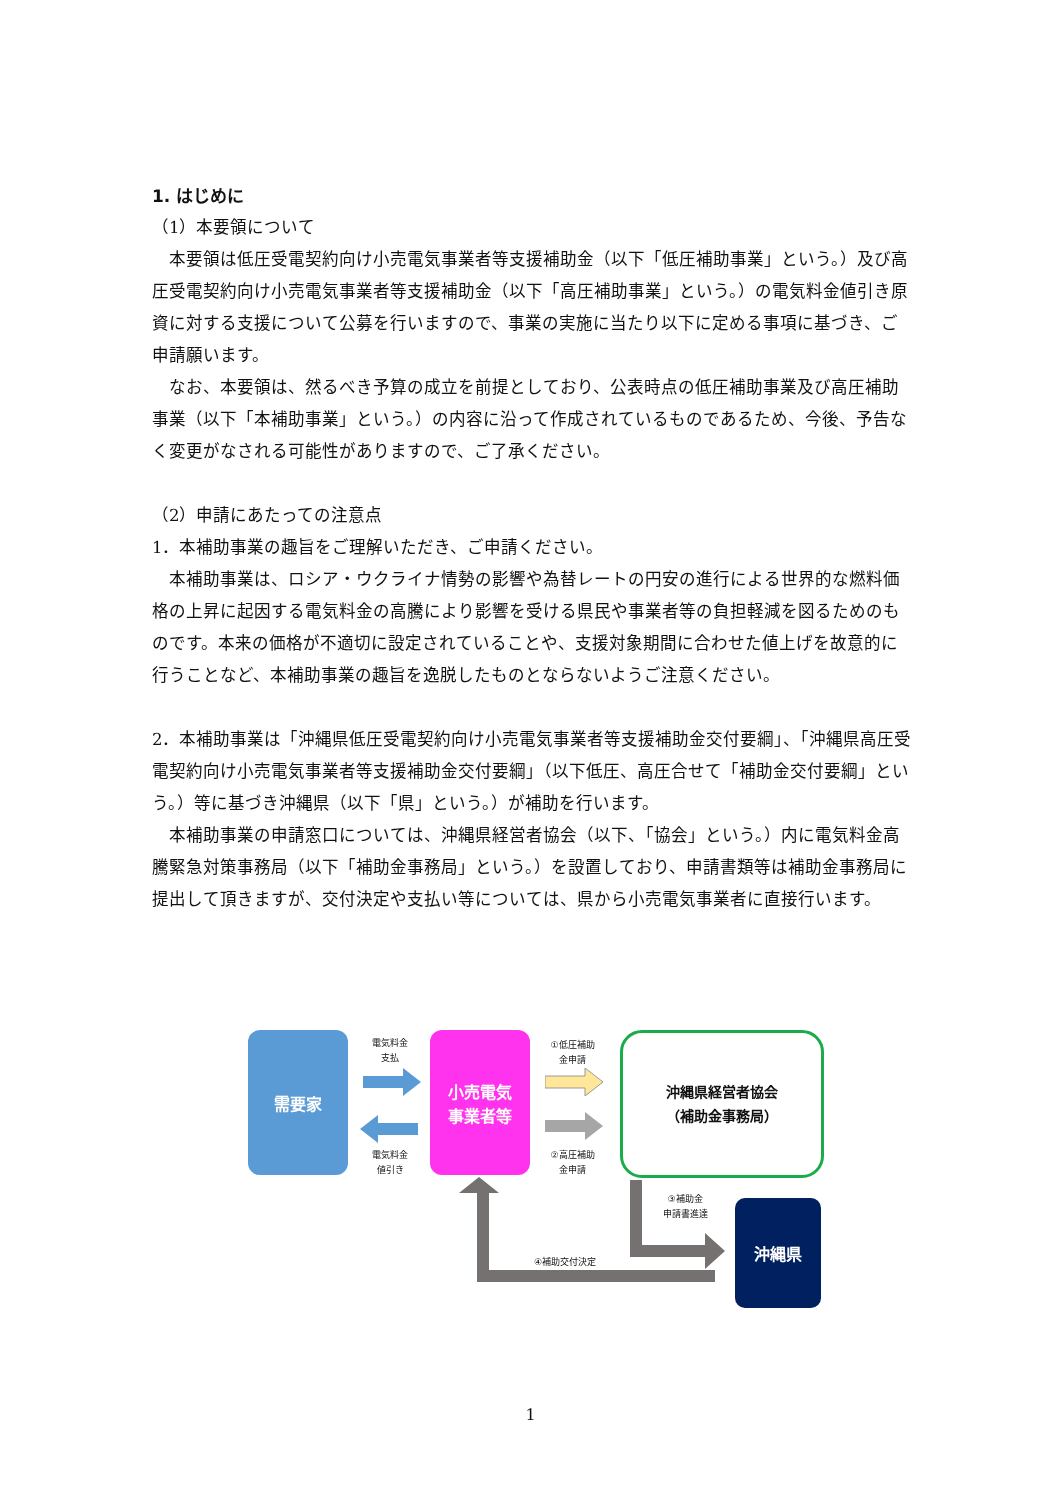1. はじめに
（1）本要領について
本要領は低圧受電契約向け小売電気事業者等支援補助金（以下「低圧補助事業」という。）及び高圧受電契約向け小売電気事業者等支援補助金（以下「高圧補助事業」という。）の電気料金値引き原資に対する支援について公募を行いますので、事業の実施に当たり以下に定める事項に基づき、ご申請願います。
なお、本要領は、然るべき予算の成立を前提としており、公表時点の低圧補助事業及び高圧補助事業（以下「本補助事業」という。）の内容に沿って作成されているものであるため、今後、予告なく変更がなされる可能性がありますので、ご了承ください。
（2）申請にあたっての注意点
1．本補助事業の趣旨をご理解いただき、ご申請ください。
本補助事業は、ロシア・ウクライナ情勢の影響や為替レートの円安の進行による世界的な燃料価格の上昇に起因する電気料金の高騰により影響を受ける県民や事業者等の負担軽減を図るためのものです。本来の価格が不適切に設定されていることや、支援対象期間に合わせた値上げを故意的に行うことなど、本補助事業の趣旨を逸脱したものとならないようご注意ください。
2．本補助事業は「沖縄県低圧受電契約向け小売電気事業者等支援補助金交付要綱」、「沖縄県高圧受電契約向け小売電気事業者等支援補助金交付要綱」（以下低圧、高圧合せて「補助金交付要綱」という。）等に基づき沖縄県（以下「県」という。）が補助を行います。
本補助事業の申請窓口については、沖縄県経営者協会（以下、「協会」という。）内に電気料金高騰緊急対策事務局（以下「補助金事務局」という。）を設置しており、申請書類等は補助金事務局に提出して頂きますが、交付決定や支払い等については、県から小売電気事業者に直接行います。
需要家
電気料金
支払
電気料金
値引き
小売電気
事業者等
①低圧補助
金申請
②高圧補助
金申請
沖縄県経営者協会
（補助金事務局）
③補助金
申請書進達
④補助交付決定
沖縄県
1